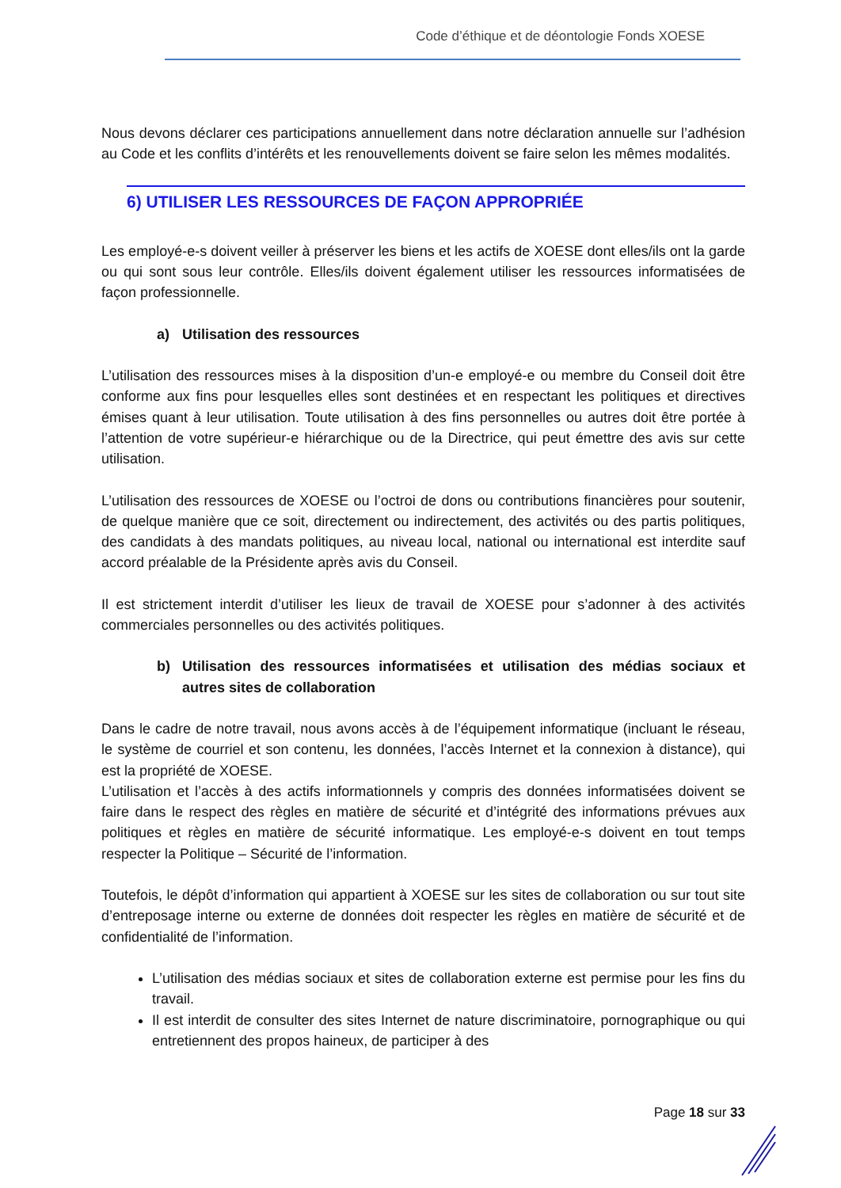Code d’éthique et de déontologie Fonds XOESE
Nous devons déclarer ces participations annuellement dans notre déclaration annuelle sur l’adhésion au Code et les conflits d’intérêts et les renouvellements doivent se faire selon les mêmes modalités.
6) UTILISER LES RESSOURCES DE FAÇON APPROPRIÉE
Les employé-e-s doivent veiller à préserver les biens et les actifs de XOESE dont elles/ils ont la garde ou qui sont sous leur contrôle. Elles/ils doivent également utiliser les ressources informatisées de façon professionnelle.
a) Utilisation des ressources
L’utilisation des ressources mises à la disposition d’un-e employé-e ou membre du Conseil doit être conforme aux fins pour lesquelles elles sont destinées et en respectant les politiques et directives émises quant à leur utilisation. Toute utilisation à des fins personnelles ou autres doit être portée à l’attention de votre supérieur-e hiérarchique ou de la Directrice, qui peut émettre des avis sur cette utilisation.
L’utilisation des ressources de XOESE ou l’octroi de dons ou contributions financières pour soutenir, de quelque manière que ce soit, directement ou indirectement, des activités ou des partis politiques, des candidats à des mandats politiques, au niveau local, national ou international est interdite sauf accord préalable de la Présidente après avis du Conseil.
Il est strictement interdit d’utiliser les lieux de travail de XOESE pour s’adonner à des activités commerciales personnelles ou des activités politiques.
b) Utilisation des ressources informatisées et utilisation des médias sociaux et autres sites de collaboration
Dans le cadre de notre travail, nous avons accès à de l’équipement informatique (incluant le réseau, le système de courriel et son contenu, les données, l’accès Internet et la connexion à distance), qui est la propriété de XOESE.
L’utilisation et l’accès à des actifs informationnels y compris des données informatisées doivent se faire dans le respect des règles en matière de sécurité et d’intégrité des informations prévues aux politiques et règles en matière de sécurité informatique. Les employé-e-s doivent en tout temps respecter la Politique – Sécurité de l’information.
Toutefois, le dépôt d’information qui appartient à XOESE sur les sites de collaboration ou sur tout site d’entreposage interne ou externe de données doit respecter les règles en matière de sécurité et de confidentialité de l’information.
L’utilisation des médias sociaux et sites de collaboration externe est permise pour les fins du travail.
Il est interdit de consulter des sites Internet de nature discriminatoire, pornographique ou qui entretiennent des propos haineux, de participer à des
Page 18 sur 33